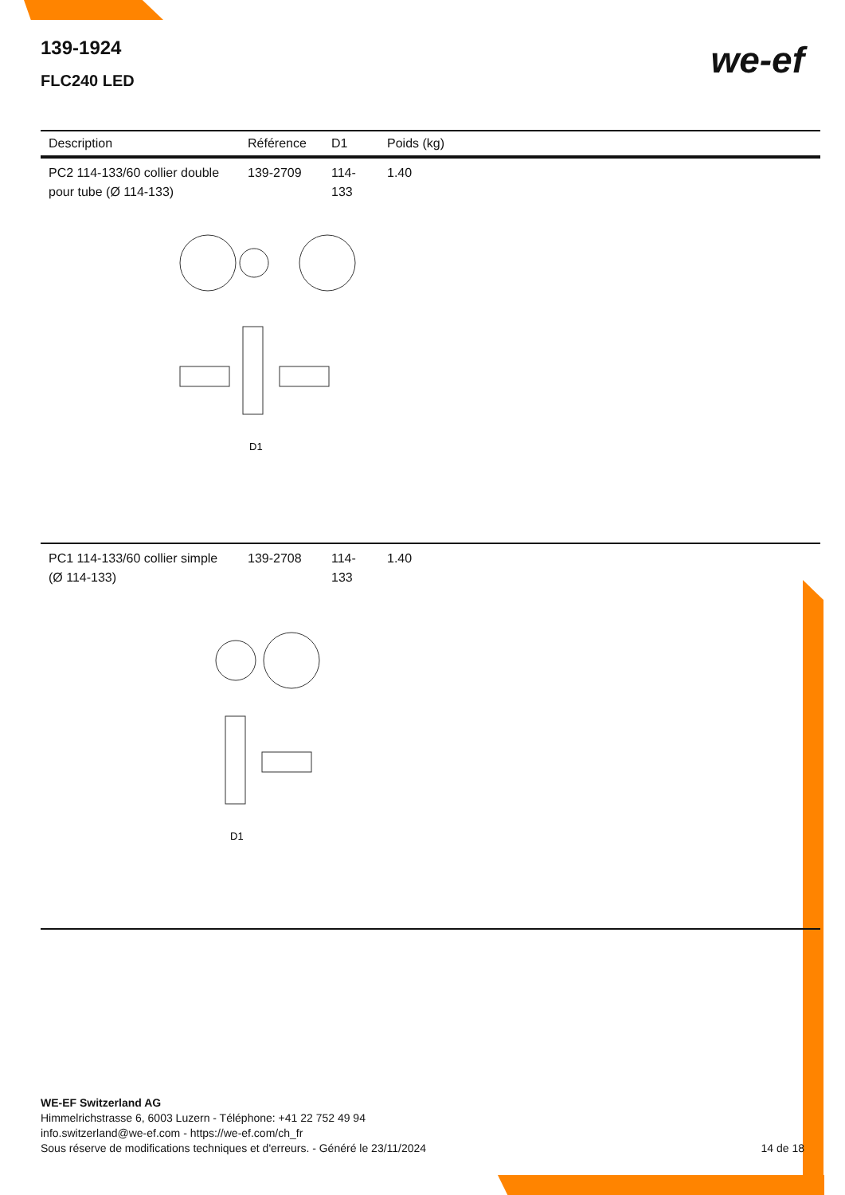139-1924
FLC240 LED
we-ef
| Description | Référence | D1 | Poids (kg) |
| --- | --- | --- | --- |
| PC2 114-133/60 collier double pour tube (Ø 114-133) | 139-2709 | 114-133 | 1.40 |
| D1 | | | |
| PC1 114-133/60 collier simple (Ø 114-133) | 139-2708 | 114-133 | 1.40 |
| D1 | | | |
WE-EF Switzerland AG
Himmelrichstrasse 6, 6003 Luzern - Téléphone: +41 22 752 49 94
info.switzerland@we-ef.com - https://we-ef.com/ch_fr
Sous réserve de modifications techniques et d'erreurs. - Généré le 23/11/2024
14 de 18